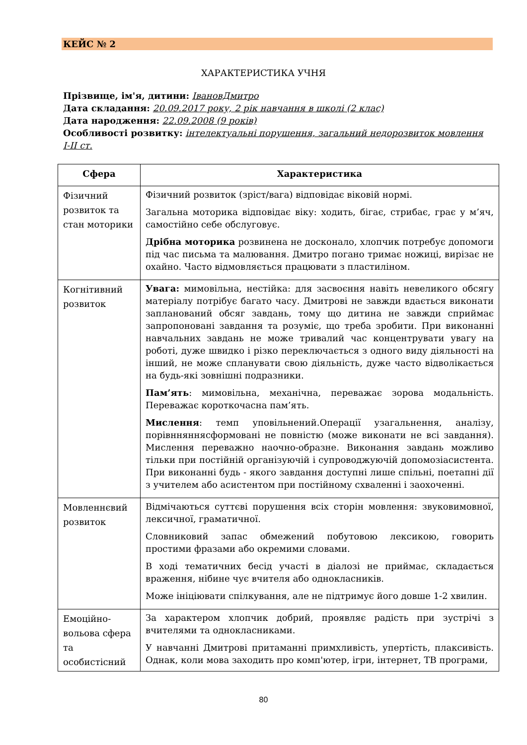КЕЙС № 2
ХАРАКТЕРИСТИКА УЧНЯ
Прізвище, ім'я, дитини: ІвановДмитро
Дата складання: 20.09.2017 року, 2 рік навчання в школі (2 клас)
Дата народження: 22.09.2008 (9 років)
Особливості розвитку: інтелектуальні порушення, загальний недорозвиток мовлення І-ІІ ст.
| Сфера | Характеристика |
| --- | --- |
| Фізичний розвиток та стан моторики | Фізичний розвиток (зріст/вага) відповідає віковій нормі. Загальна моторика відповідає віку: ходить, бігає, стрибає, грає у м’яч, самостійно себе обслуговує. Дрібна моторика розвинена не досконало, хлопчик потребує допомоги під час письма та малювання. Дмитро погано тримає ножиці, вирізає не охайно. Часто відмовляється працювати з пластиліном. |
| Когнітивний розвиток | Увага: мимовільна, нестійка: для засвоєння навіть невеликого обсягу матеріалу потрібує багато часу. Дмитрові не завжди вдається виконати запланований обсяг завдань, тому що дитина не завжди сприймає запропоновані завдання та розуміє, що треба зробити. При виконанні навчальних завдань не може тривалий час концентрувати увагу на роботі, дуже швидко і різко переключається з одного виду діяльності на інший, не може спланувати свою діяльність, дуже часто відволікається на будь-які зовнішні подразники. Пам’ять : мимовільна, механічна, переважає зорова модальність. Переважає короткочасна пам’ять. Мислення : темп уповільнений.Операції узагальнення, аналізу, порівнняннясформовані не повністю (може виконати не всі завдання). Мислення переважно наочно-образне. Виконання завдань можливо тільки при постійній організуючій і супроводжуючій допомозіасистента. При виконанні будь - якого завдання доступні лише спільні, поетапні дії з учителем або асистентом при постійному схваленні і заохоченні. |
| Мовленнєвий розвиток | Відмічаються суттєві порушення всіх сторін мовлення: звуковимовної, лексичної, граматичної. Словниковий запас обмежений побутовою лексикою, говорить простими фразами або окремими словами. В ході тематичних бесід участі в діалозі не приймає, складається враження, нібине чує вчителя або однокласників. Може ініціювати спілкування, але не підтримує його довше 1-2 хвилин. |
| Емоційно-вольова сфера та особистісний | За характером хлопчик добрий, проявляє радість при зустрічі з вчителями та однокласниками. У навчанні Дмитрові притаманні примхливість, упертість, плаксивість. Однак, коли мова заходить про комп'ютер, ігри, інтернет, ТВ програми, |
80